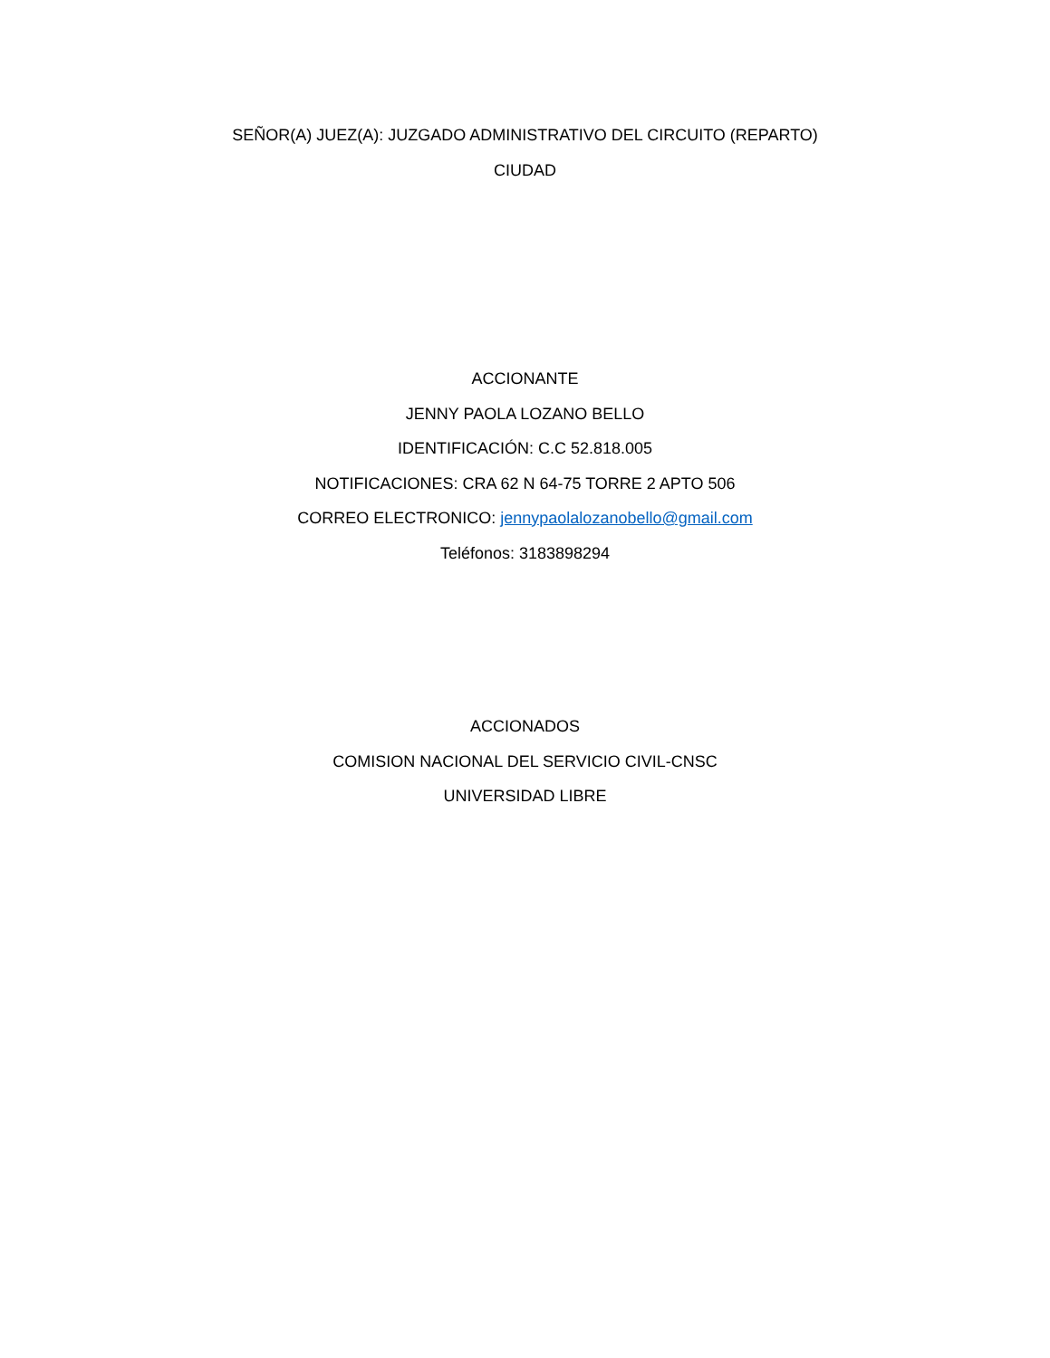SEÑOR(A) JUEZ(A): JUZGADO ADMINISTRATIVO DEL CIRCUITO (REPARTO)
CIUDAD
ACCIONANTE
JENNY PAOLA LOZANO BELLO
IDENTIFICACIÓN: C.C 52.818.005
NOTIFICACIONES: CRA 62 N 64-75 TORRE 2 APTO 506
CORREO ELECTRONICO: jennypaolalozanobello@gmail.com
Teléfonos: 3183898294
ACCIONADOS
COMISION NACIONAL DEL SERVICIO CIVIL-CNSC
UNIVERSIDAD LIBRE